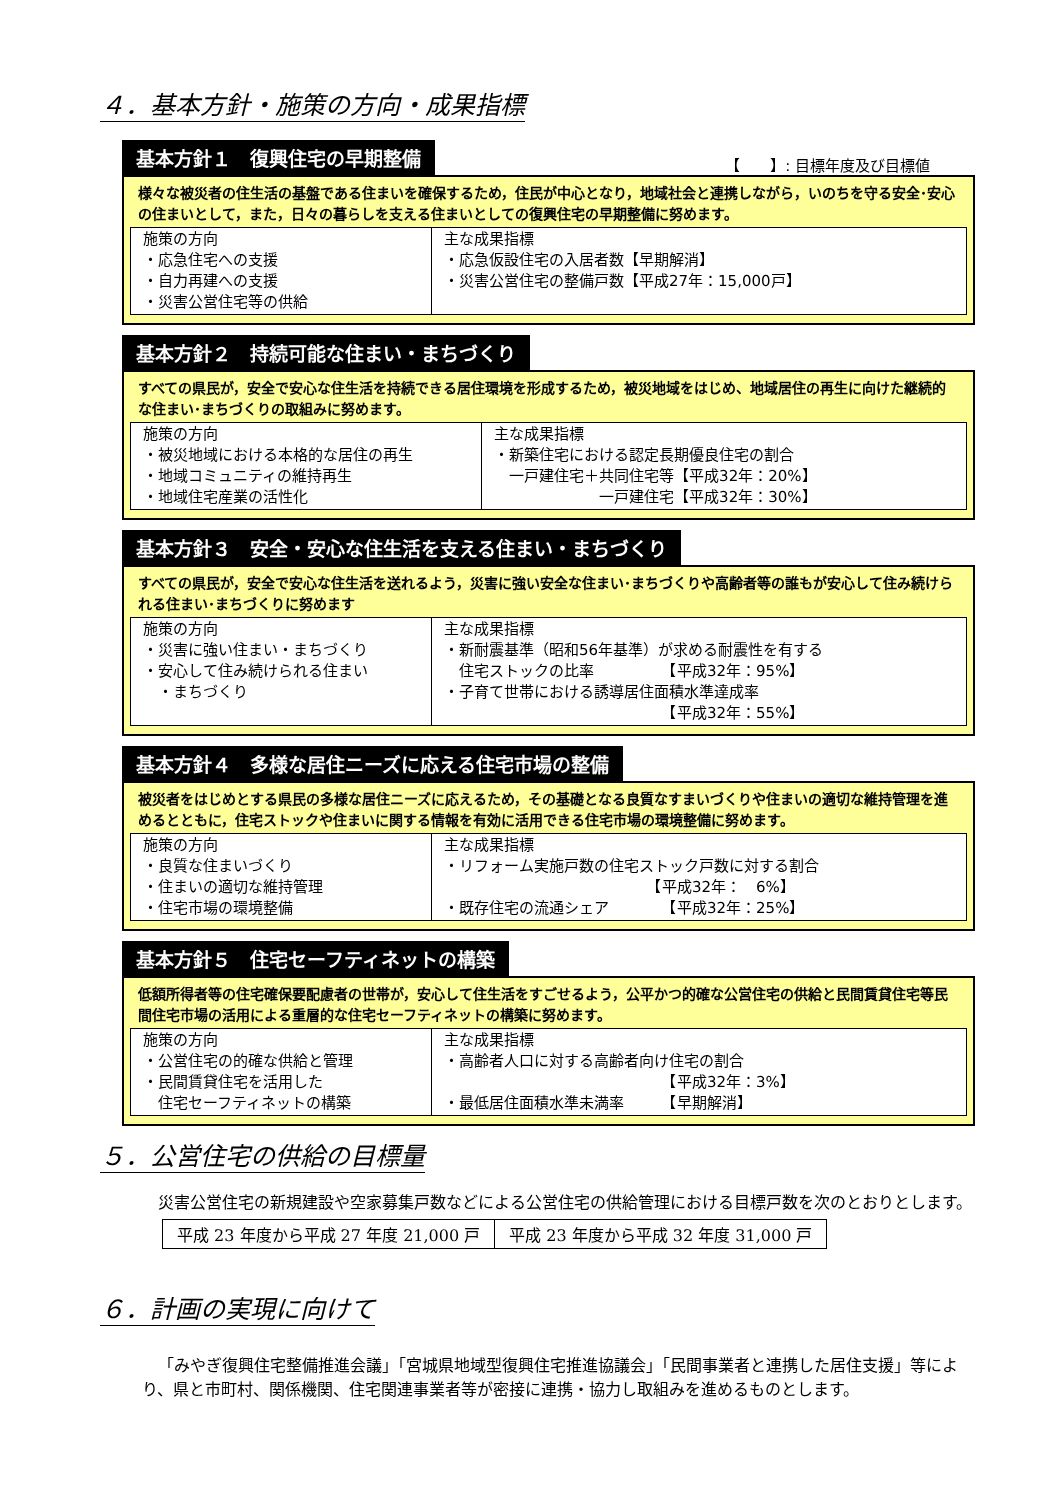４．基本方針・施策の方向・成果指標
基本方針１　復興住宅の早期整備 【　　】: 目標年度及び目標値
様々な被災者の住生活の基盤である住まいを確保するため，住民が中心となり，地域社会と連携しながら，いのちを守る安全･安心の住まいとして，また，日々の暮らしを支える住まいとしての復興住宅の早期整備に努めます。
| 施策の方向 ・応急住宅への支援 ・自力再建への支援 ・災害公営住宅等の供給 | 主な成果指標 ・応急仮設住宅の入居者数【早期解消】 ・災害公営住宅の整備戸数【平成27年：15,000戸】 |
基本方針２　持続可能な住まい・まちづくり
すべての県民が，安全で安心な住生活を持続できる居住環境を形成するため，被災地域をはじめ、地域居住の再生に向けた継続的な住まい･まちづくりの取組みに努めます。
| 施策の方向 ・被災地域における本格的な居住の再生 ・地域コミュニティの維持再生 ・地域住宅産業の活性化 | 主な成果指標 ・新築住宅における認定長期優良住宅の割合 一戸建住宅＋共同住宅等【平成32年：20%】 一戸建住宅【平成32年：30%】 |
基本方針３　安全・安心な住生活を支える住まい・まちづくり
すべての県民が，安全で安心な住生活を送れるよう，災害に強い安全な住まい･まちづくりや高齢者等の誰もが安心して住み続けられる住まい･まちづくりに努めます
| 施策の方向 ・災害に強い住まい・まちづくり ・安心して住み続けられる住まい ・まちづくり | 主な成果指標 ・新耐震基準（昭和56年基準）が求める耐震性を有する 住宅ストックの比率 【平成32年：95%】 ・子育て世帯における誘導居住面積水準達成率 【平成32年：55%】 |
基本方針４　多様な居住ニーズに応える住宅市場の整備
被災者をはじめとする県民の多様な居住ニーズに応えるため，その基礎となる良質なすまいづくりや住まいの適切な維持管理を進めるとともに，住宅ストックや住まいに関する情報を有効に活用できる住宅市場の環境整備に努めます。
| 施策の方向 ・良質な住まいづくり ・住まいの適切な維持管理 ・住宅市場の環境整備 | 主な成果指標 ・リフォーム実施戸数の住宅ストック戸数に対する割合 【平成32年： 6%】 ・既存住宅の流通シェア 【平成32年：25%】 |
基本方針５　住宅セーフティネットの構築
低額所得者等の住宅確保要配慮者の世帯が，安心して住生活をすごせるよう，公平かつ的確な公営住宅の供給と民間賃貸住宅等民間住宅市場の活用による重層的な住宅セーフティネットの構築に努めます。
| 施策の方向 ・公営住宅の的確な供給と管理 ・民間賃貸住宅を活用した 住宅セーフティネットの構築 | 主な成果指標 ・高齢者人口に対する高齢者向け住宅の割合 【平成32年：3%】 ・最低居住面積水準未満率 【早期解消】 |
５．公営住宅の供給の目標量
災害公営住宅の新規建設や空家募集戸数などによる公営住宅の供給管理における目標戸数を次のとおりとします。
| 平成 23 年度から平成 27 年度 21,000 戸 | 平成 23 年度から平成 32 年度 31,000 戸 |
６．計画の実現に向けて
「みやぎ復興住宅整備推進会議」「宮城県地域型復興住宅推進協議会」「民間事業者と連携した居住支援」等により、県と市町村、関係機関、住宅関連事業者等が密接に連携・協力し取組みを進めるものとします。